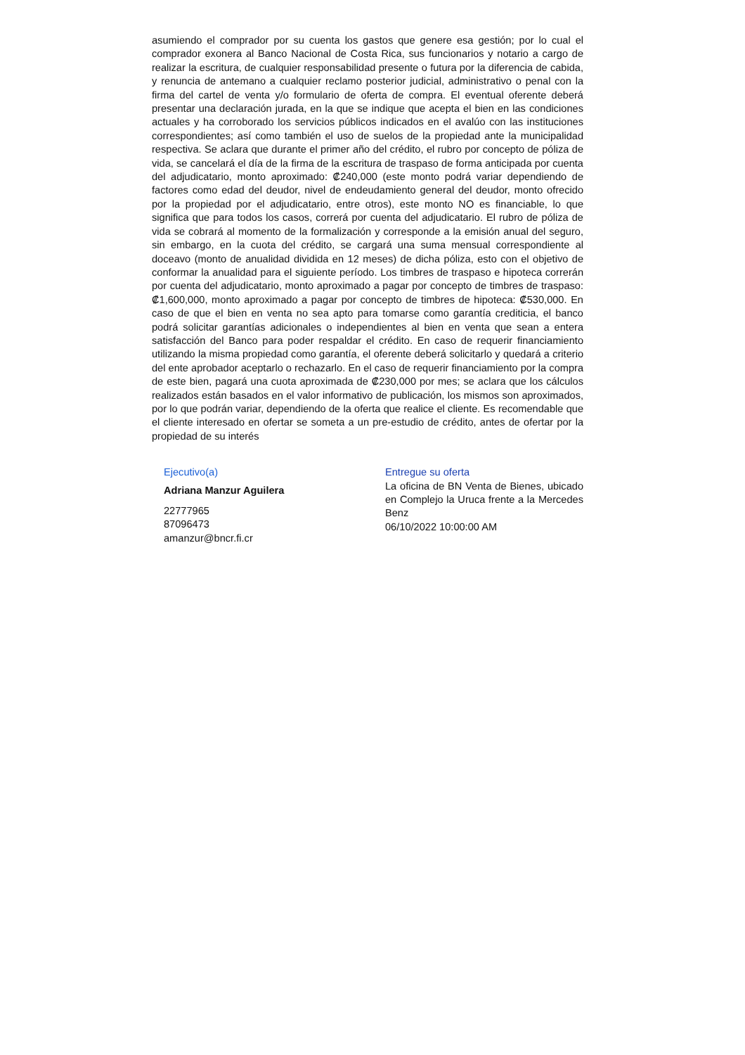asumiendo el comprador por su cuenta los gastos que genere esa gestión; por lo cual el comprador exonera al Banco Nacional de Costa Rica, sus funcionarios y notario a cargo de realizar la escritura, de cualquier responsabilidad presente o futura por la diferencia de cabida, y renuncia de antemano a cualquier reclamo posterior judicial, administrativo o penal con la firma del cartel de venta y/o formulario de oferta de compra. El eventual oferente deberá presentar una declaración jurada, en la que se indique que acepta el bien en las condiciones actuales y ha corroborado los servicios públicos indicados en el avalúo con las instituciones correspondientes; así como también el uso de suelos de la propiedad ante la municipalidad respectiva. Se aclara que durante el primer año del crédito, el rubro por concepto de póliza de vida, se cancelará el día de la firma de la escritura de traspaso de forma anticipada por cuenta del adjudicatario, monto aproximado: ₡240,000 (este monto podrá variar dependiendo de factores como edad del deudor, nivel de endeudamiento general del deudor, monto ofrecido por la propiedad por el adjudicatario, entre otros), este monto NO es financiable, lo que significa que para todos los casos, correrá por cuenta del adjudicatario. El rubro de póliza de vida se cobrará al momento de la formalización y corresponde a la emisión anual del seguro, sin embargo, en la cuota del crédito, se cargará una suma mensual correspondiente al doceavo (monto de anualidad dividida en 12 meses) de dicha póliza, esto con el objetivo de conformar la anualidad para el siguiente período. Los timbres de traspaso e hipoteca correrán por cuenta del adjudicatario, monto aproximado a pagar por concepto de timbres de traspaso: ₡1,600,000, monto aproximado a pagar por concepto de timbres de hipoteca: ₡530,000. En caso de que el bien en venta no sea apto para tomarse como garantía crediticia, el banco podrá solicitar garantías adicionales o independientes al bien en venta que sean a entera satisfacción del Banco para poder respaldar el crédito. En caso de requerir financiamiento utilizando la misma propiedad como garantía, el oferente deberá solicitarlo y quedará a criterio del ente aprobador aceptarlo o rechazarlo. En el caso de requerir financiamiento por la compra de este bien, pagará una cuota aproximada de ₡230,000 por mes; se aclara que los cálculos realizados están basados en el valor informativo de publicación, los mismos son aproximados, por lo que podrán variar, dependiendo de la oferta que realice el cliente. Es recomendable que el cliente interesado en ofertar se someta a un pre-estudio de crédito, antes de ofertar por la propiedad de su interés
Ejecutivo(a)
Adriana Manzur Aguilera
22777965
87096473
amanzur@bncr.fi.cr
Entregue su oferta
La oficina de BN Venta de Bienes, ubicado en Complejo la Uruca frente a la Mercedes Benz
06/10/2022 10:00:00 AM